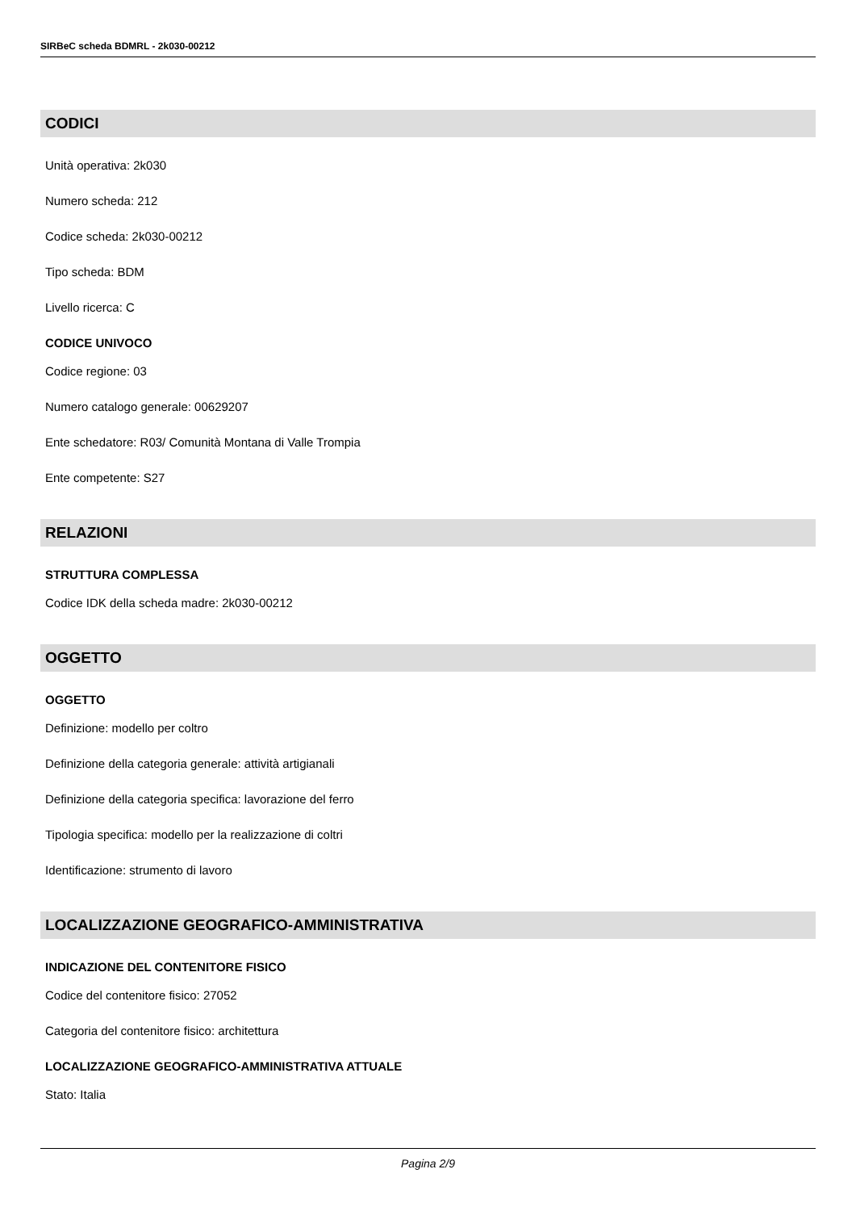SIRBeC scheda BDMRL - 2k030-00212
CODICI
Unità operativa: 2k030
Numero scheda: 212
Codice scheda: 2k030-00212
Tipo scheda: BDM
Livello ricerca: C
CODICE UNIVOCO
Codice regione: 03
Numero catalogo generale: 00629207
Ente schedatore: R03/ Comunità Montana di Valle Trompia
Ente competente: S27
RELAZIONI
STRUTTURA COMPLESSA
Codice IDK della scheda madre: 2k030-00212
OGGETTO
OGGETTO
Definizione: modello per coltro
Definizione della categoria generale: attività artigianali
Definizione della categoria specifica: lavorazione del ferro
Tipologia specifica: modello per la realizzazione di coltri
Identificazione: strumento di lavoro
LOCALIZZAZIONE GEOGRAFICO-AMMINISTRATIVA
INDICAZIONE DEL CONTENITORE FISICO
Codice del contenitore fisico: 27052
Categoria del contenitore fisico: architettura
LOCALIZZAZIONE GEOGRAFICO-AMMINISTRATIVA ATTUALE
Stato: Italia
Pagina 2/9